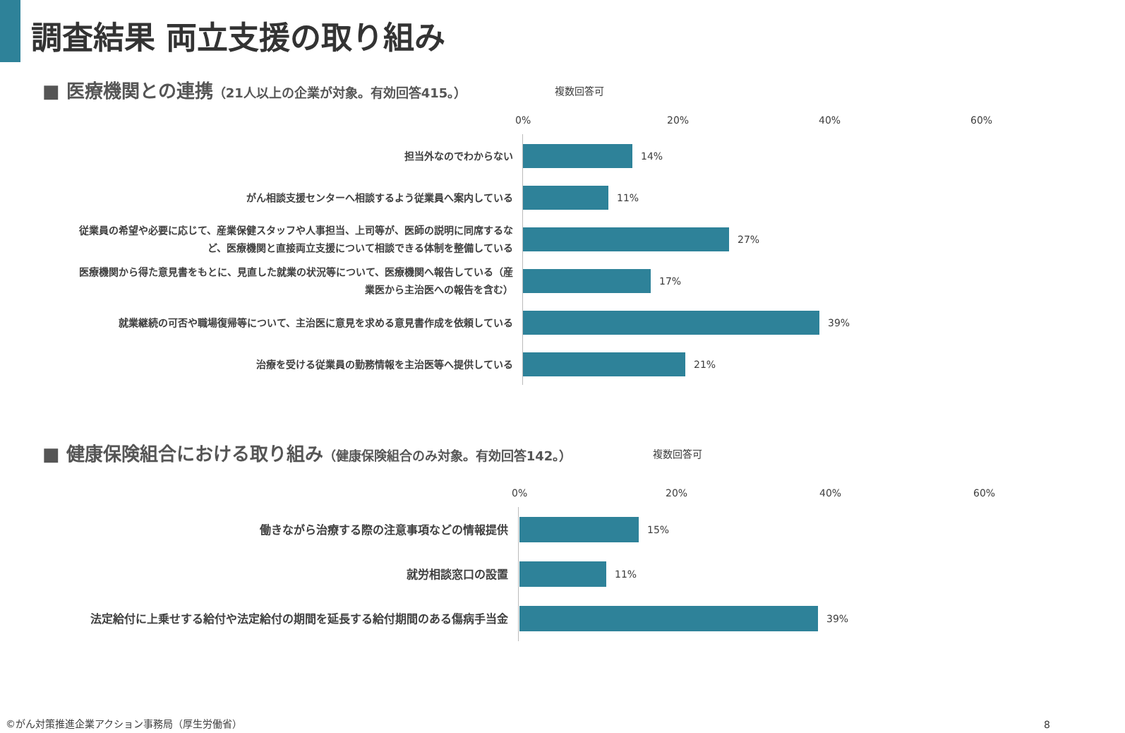調査結果 両立支援の取り組み
■ 医療機関との連携（21人以上の企業が対象。有効回答415。）
複数回答可
0% 20% 40% 60%
担当外なのでわからない
14%
がん相談支援センターへ相談するよう従業員へ案内している
11%
従業員の希望や必要に応じて、産業保健スタッフや人事担当、上司等が、医師の説明に同席するなど、医療機関と直接両立支援について相談できる体制を整備している
27%
医療機関から得た意見書をもとに、見直した就業の状況等について、医療機関へ報告している（産業医から主治医への報告を含む）
17%
就業継続の可否や職場復帰等について、主治医に意見を求める意見書作成を依頼している
39%
治療を受ける従業員の勤務情報を主治医等へ提供している
21%
■ 健康保険組合における取り組み（健康保険組合のみ対象。有効回答142。）
複数回答可
0% 20% 40% 60%
働きながら治療する際の注意事項などの情報提供
15%
就労相談窓口の設置
11%
法定給付に上乗せする給付や法定給付の期間を延長する給付期間のある傷病手当金
39%
©がん対策推進企業アクション事務局（厚生労働省）
8